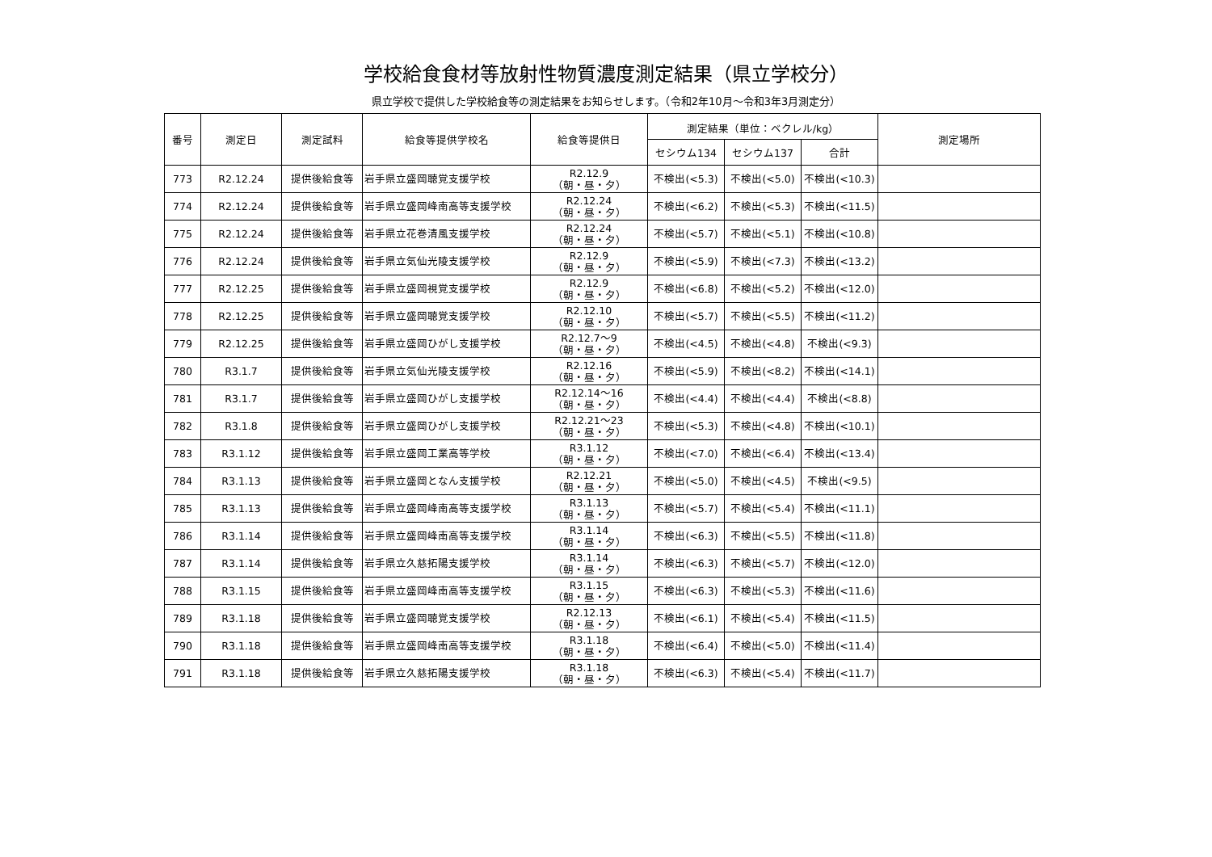学校給食食材等放射性物質濃度測定結果（県立学校分）
県立学校で提供した学校給食等の測定結果をお知らせします。（令和2年10月～令和3年3月測定分）
| 番号 | 測定日 | 測定試料 | 給食等提供学校名 | 給食等提供日 | 測定結果（単位：ベクレル/kg） | | | 測定場所 |
| --- | --- | --- | --- | --- | --- | --- | --- | --- |
| | | | | | セシウム134 | セシウム137 | 合計 | |
| 773 | R2.12.24 | 提供後給食等 | 岩手県立盛岡聴覚支援学校 | R2.12.9 （朝・昼・夕） | 不検出(<5.3) | 不検出(<5.0) | 不検出(<10.3) | |
| 774 | R2.12.24 | 提供後給食等 | 岩手県立盛岡峰南高等支援学校 | R2.12.24 （朝・昼・夕） | 不検出(<6.2) | 不検出(<5.3) | 不検出(<11.5) | |
| 775 | R2.12.24 | 提供後給食等 | 岩手県立花巻清風支援学校 | R2.12.24 （朝・昼・夕） | 不検出(<5.7) | 不検出(<5.1) | 不検出(<10.8) | |
| 776 | R2.12.24 | 提供後給食等 | 岩手県立気仙光陵支援学校 | R2.12.9 （朝・昼・夕） | 不検出(<5.9) | 不検出(<7.3) | 不検出(<13.2) | |
| 777 | R2.12.25 | 提供後給食等 | 岩手県立盛岡視覚支援学校 | R2.12.9 （朝・昼・夕） | 不検出(<6.8) | 不検出(<5.2) | 不検出(<12.0) | |
| 778 | R2.12.25 | 提供後給食等 | 岩手県立盛岡聴覚支援学校 | R2.12.10 （朝・昼・夕） | 不検出(<5.7) | 不検出(<5.5) | 不検出(<11.2) | |
| 779 | R2.12.25 | 提供後給食等 | 岩手県立盛岡ひがし支援学校 | R2.12.7～9 （朝・昼・夕） | 不検出(<4.5) | 不検出(<4.8) | 不検出(<9.3) | |
| 780 | R3.1.7 | 提供後給食等 | 岩手県立気仙光陵支援学校 | R2.12.16 （朝・昼・夕） | 不検出(<5.9) | 不検出(<8.2) | 不検出(<14.1) | |
| 781 | R3.1.7 | 提供後給食等 | 岩手県立盛岡ひがし支援学校 | R2.12.14～16 （朝・昼・夕） | 不検出(<4.4) | 不検出(<4.4) | 不検出(<8.8) | |
| 782 | R3.1.8 | 提供後給食等 | 岩手県立盛岡ひがし支援学校 | R2.12.21～23 （朝・昼・夕） | 不検出(<5.3) | 不検出(<4.8) | 不検出(<10.1) | |
| 783 | R3.1.12 | 提供後給食等 | 岩手県立盛岡工業高等学校 | R3.1.12 （朝・昼・夕） | 不検出(<7.0) | 不検出(<6.4) | 不検出(<13.4) | |
| 784 | R3.1.13 | 提供後給食等 | 岩手県立盛岡となん支援学校 | R2.12.21 （朝・昼・夕） | 不検出(<5.0) | 不検出(<4.5) | 不検出(<9.5) | |
| 785 | R3.1.13 | 提供後給食等 | 岩手県立盛岡峰南高等支援学校 | R3.1.13 （朝・昼・夕） | 不検出(<5.7) | 不検出(<5.4) | 不検出(<11.1) | |
| 786 | R3.1.14 | 提供後給食等 | 岩手県立盛岡峰南高等支援学校 | R3.1.14 （朝・昼・夕） | 不検出(<6.3) | 不検出(<5.5) | 不検出(<11.8) | |
| 787 | R3.1.14 | 提供後給食等 | 岩手県立久慈拓陽支援学校 | R3.1.14 （朝・昼・夕） | 不検出(<6.3) | 不検出(<5.7) | 不検出(<12.0) | |
| 788 | R3.1.15 | 提供後給食等 | 岩手県立盛岡峰南高等支援学校 | R3.1.15 （朝・昼・夕） | 不検出(<6.3) | 不検出(<5.3) | 不検出(<11.6) | |
| 789 | R3.1.18 | 提供後給食等 | 岩手県立盛岡聴覚支援学校 | R2.12.13 （朝・昼・夕） | 不検出(<6.1) | 不検出(<5.4) | 不検出(<11.5) | |
| 790 | R3.1.18 | 提供後給食等 | 岩手県立盛岡峰南高等支援学校 | R3.1.18 （朝・昼・夕） | 不検出(<6.4) | 不検出(<5.0) | 不検出(<11.4) | |
| 791 | R3.1.18 | 提供後給食等 | 岩手県立久慈拓陽支援学校 | R3.1.18 （朝・昼・夕） | 不検出(<6.3) | 不検出(<5.4) | 不検出(<11.7) | |